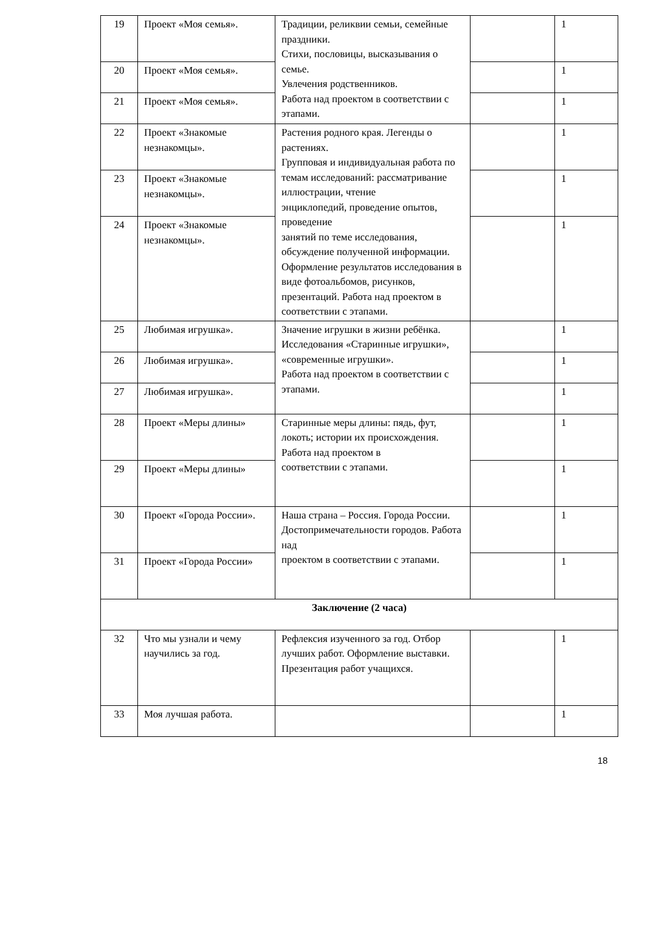| 19 | Проект «Моя семья». | Традиции, реликвии семьи, семейные праздники. Стихи, пословицы, высказывания о семье. Увлечения родственников. Работа над проектом в соответствии с этапами. | | 1 |
| 20 | Проект «Моя семья». | | | 1 |
| 21 | Проект «Моя семья». | | | 1 |
| 22 | Проект «Знакомые незнакомцы». | Растения родного края. Легенды о растениях. Групповая и индивидуальная работа по темам исследований: рассматривание иллюстрации, чтение энциклопедий, проведение опытов, проведение занятий по теме исследования, обсуждение полученной информации. Оформление результатов исследования в виде фотоальбомов, рисунков, презентаций. Работа над проектом в соответствии с этапами. | | 1 |
| 23 | Проект «Знакомые незнакомцы». | | | 1 |
| 24 | Проект «Знакомые незнакомцы». | | | 1 |
| 25 | Любимая игрушка». | Значение игрушки в жизни ребёнка. Исследования «Старинные игрушки», «современные игрушки». Работа над проектом в соответствии с этапами. | | 1 |
| 26 | Любимая игрушка». | | | 1 |
| 27 | Любимая игрушка». | | | 1 |
| 28 | Проект «Меры длины» | Старинные меры длины: пядь, фут, локоть; истории их происхождения. Работа над проектом в соответствии с этапами. | | 1 |
| 29 | Проект «Меры длины» | | | 1 |
| 30 | Проект «Города России». | Наша страна – Россия. Города России. Достопримечательности городов. Работа над проектом в соответствии с этапами. | | 1 |
| 31 | Проект «Города России» | | | 1 |
| Заключение (2 часа) | | | | |
| 32 | Что мы узнали и чему научились за год. | Рефлексия изученного за год. Отбор лучших работ. Оформление выставки. Презентация работ учащихся. | | 1 |
| 33 | Моя лучшая работа. | | | 1 |
18